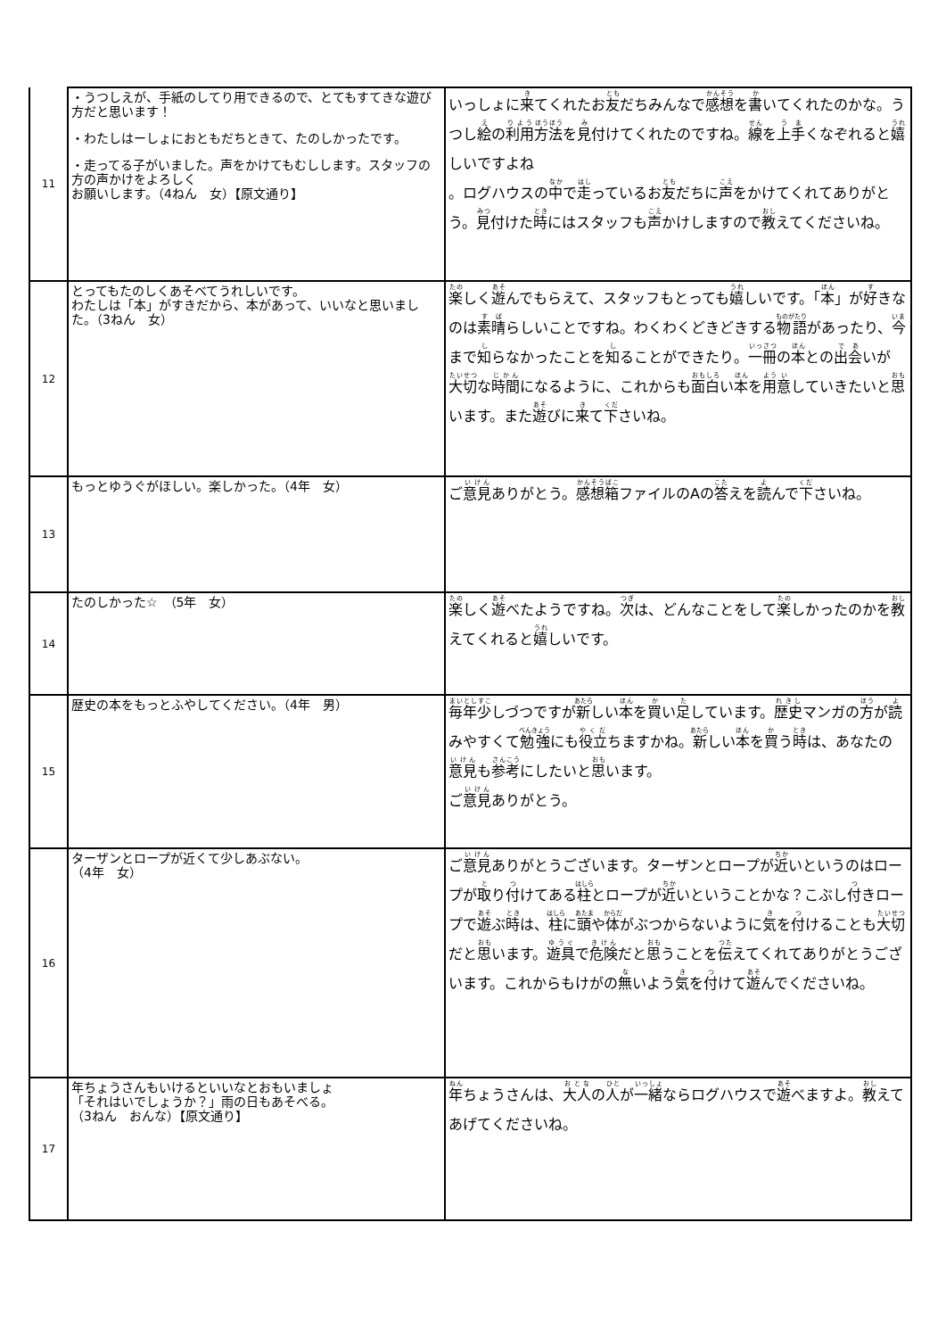| 11 | ・うつしえが、手紙のしてり用できるので、とてもすてきな遊び方だと思います！ ・わたしはーしょにおともだちときて、たのしかったです。 ・走ってる子がいました。声をかけてもむしします。スタッフの方の声かけをよろしく お願いします。（4ねん 女）【原文通り】 | いっしょに 来 てくれたお 友 だちみんなで 感想 を 書 いてくれたのかな。うつし 絵 の 利用 方法 を 見 付けてくれたのですね。 線 を 上手 くなぞれると 嬉 しいですよね 。ログハウスの 中 で 走 っているお 友 だちに 声 をかけてくれてありがとう。 見 付けた 時 にはスタッフも 声 かけしますので 教 えてくださいね。 |
| 12 | とってもたのしくあそべてうれしいです。 わたしは「本」がすきだから、本があって、いいなと思いました。（3ねん 女） | 楽 しく 遊 んでもらえて、スタッフもとっても 嬉 しいです。「 本 」が 好 きなのは 素晴 らしいことですね。わくわくどきどきする 物語 があったり、 今 まで 知 らなかったことを 知 ることができたり。 一冊 の 本 との 出会 いが 大切 な 時間 になるように、これからも 面白 い 本 を 用 意 していきたいと 思 います。また 遊 びに 来 て 下 さいね。 |
| 13 | もっとゆうぐがほしい。楽しかった。（4年 女） | ご 意見 ありがとう。 感想箱 ファイルのAの 答 えを 読 んで 下 さいね。 |
| 14 | たのしかった☆ （5年 女） | 楽 しく 遊 べたようですね。 次 は、どんなことをして 楽 しかったのかを 教 えてくれると 嬉 しいです。 |
| 15 | 歴史の本をもっとふやしてください。（4年 男） | 毎年少 しづつですが 新 しい 本 を 買 い 足 しています。 歴史 マンガの 方 が 読 みやすくて 勉強 にも 役立 ちますかね。 新 しい 本 を 買 う 時 は、あなたの 意見 も 参考 にしたいと 思 います。 ご 意見 ありがとう。 |
| 16 | ターザンとロープが近くて少しあぶない。 （4年 女） | ご 意見 ありがとうございます。ターザンとロープが 近 いというのはロープが 取 り 付 けてある 柱 とロープが 近 いということかな？こぶし 付 きロープで 遊 ぶ 時 は、 柱 に 頭 や 体 がぶつからないように 気 を 付 けることも 大切 だと 思 います。 遊具 で 危険 だと 思 うことを 伝 えてくれてありがとうございます。これからもけがの 無 いよう 気 を 付 けて 遊 んでくださいね。 |
| 17 | 年ちょうさんもいけるといいなとおもいましょ 「それはいでしょうか？」雨の日もあそべる。 （3ねん おんな）【原文通り】 | 年 ちょうさんは、 大人 の 人 が 一緒 ならログハウスで 遊 べますよ。 教 えてあげてくださいね。 |